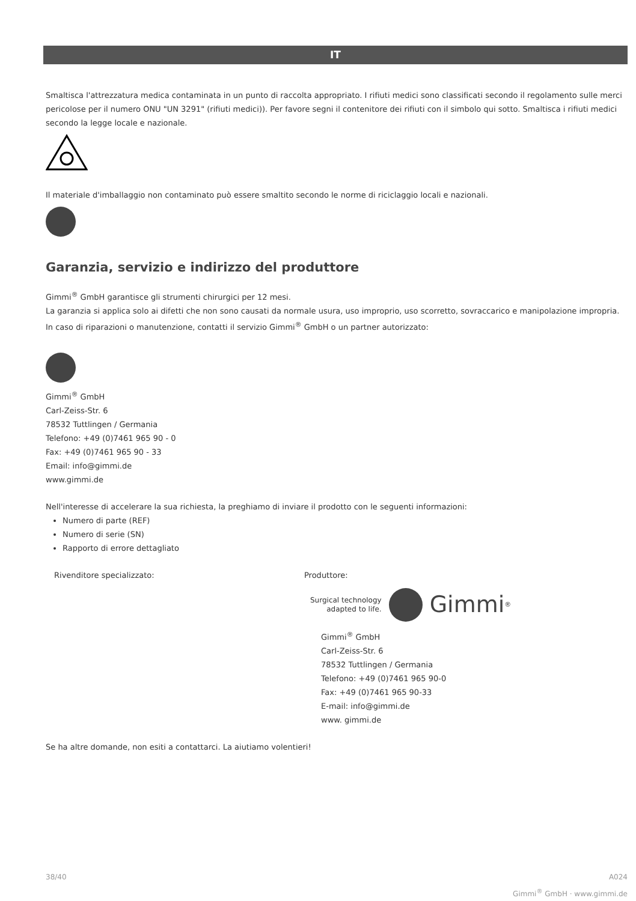IT
Smaltisca l'attrezzatura medica contaminata in un punto di raccolta appropriato. I rifiuti medici sono classificati secondo il regolamento sulle merci pericolose per il numero ONU "UN 3291" (rifiuti medici)). Per favore segni il contenitore dei rifiuti con il simbolo qui sotto. Smaltisca i rifiuti medici secondo la legge locale e nazionale.
Il materiale d'imballaggio non contaminato può essere smaltito secondo le norme di riciclaggio locali e nazionali.
Garanzia, servizio e indirizzo del produttore
Gimmi<sup>®</sup> GmbH garantisce gli strumenti chirurgici per 12 mesi.
La garanzia si applica solo ai difetti che non sono causati da normale usura, uso improprio, uso scorretto, sovraccarico e manipolazione impropria. In caso di riparazioni o manutenzione, contatti il servizio Gimmi<sup>®</sup> GmbH o un partner autorizzato:
Gimmi<sup>®</sup> GmbH
Carl-Zeiss-Str. 6
78532 Tuttlingen / Germania
Telefono: +49 (0)7461 965 90 - 0
Fax: +49 (0)7461 965 90 - 33
Email: info@gimmi.de
www.gimmi.de
Nell'interesse di accelerare la sua richiesta, la preghiamo di inviare il prodotto con le seguenti informazioni:
Numero di parte (REF)
Numero di serie (SN)
Rapporto di errore dettagliato
Rivenditore specializzato: Produttore:
Surgical technology
adapted to life. Gimmi<sup>®</sup>
Gimmi<sup>®</sup> GmbH
Carl-Zeiss-Str. 6
78532 Tuttlingen / Germania
Telefono: +49 (0)7461 965 90-0
Fax: +49 (0)7461 965 90-33
E-mail: info@gimmi.de
www. gimmi.de
Se ha altre domande, non esiti a contattarci. La aiutiamo volentieri!
38/40 A024
Gimmi<sup>®</sup> GmbH · www.gimmi.de